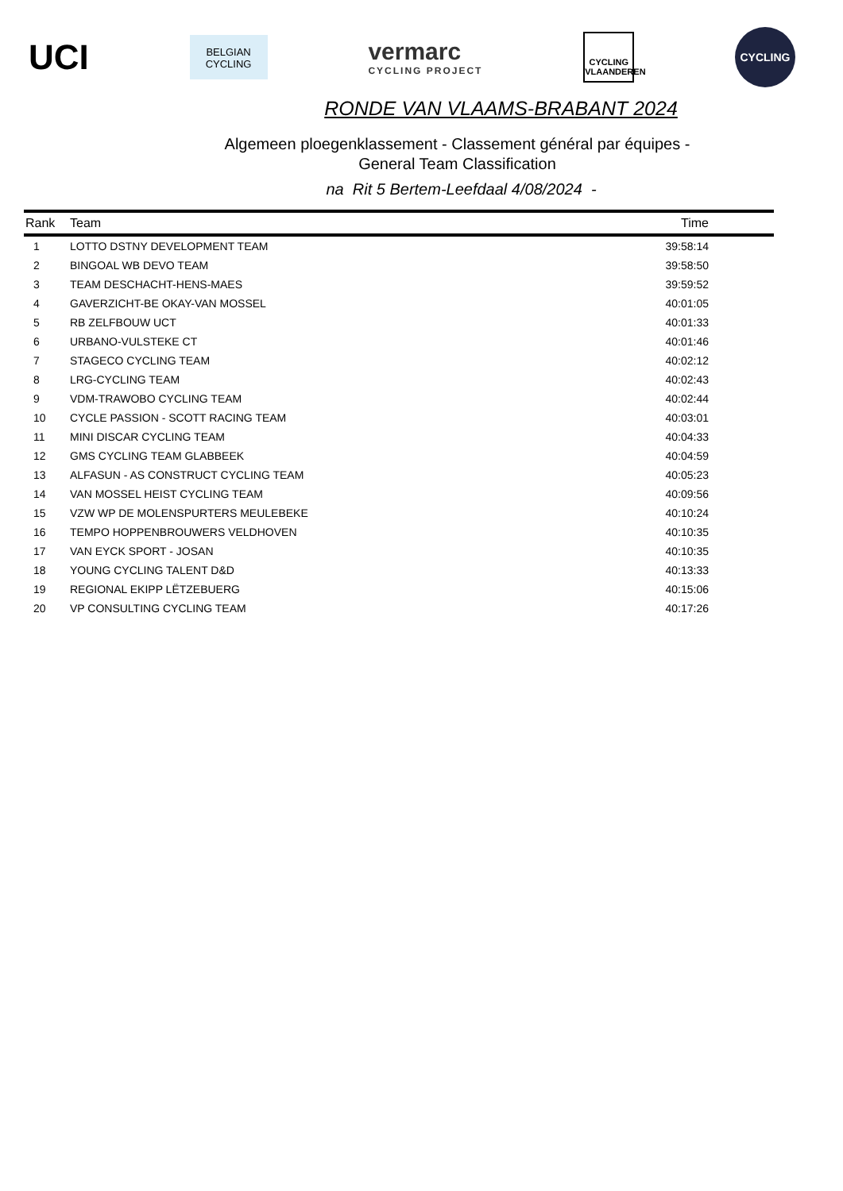UCI
BELGIAN
CYCLING
vermarc
CYCLING PROJECT
CYCLING
VLAANDEREN
CYCLING
RONDE VAN VLAAMS-BRABANT 2024
Algemeen ploegenklassement - Classement général par équipes -
General Team Classification
na Rit 5 Bertem-Leefdaal 4/08/2024 -
| Rank | Team | Time |
| --- | --- | --- |
| 1 | LOTTO DSTNY DEVELOPMENT TEAM | 39:58:14 |
| 2 | BINGOAL WB DEVO TEAM | 39:58:50 |
| 3 | TEAM DESCHACHT-HENS-MAES | 39:59:52 |
| 4 | GAVERZICHT-BE OKAY-VAN MOSSEL | 40:01:05 |
| 5 | RB ZELFBOUW UCT | 40:01:33 |
| 6 | URBANO-VULSTEKE CT | 40:01:46 |
| 7 | STAGECO CYCLING TEAM | 40:02:12 |
| 8 | LRG-CYCLING TEAM | 40:02:43 |
| 9 | VDM-TRAWOBO CYCLING TEAM | 40:02:44 |
| 10 | CYCLE PASSION - SCOTT RACING TEAM | 40:03:01 |
| 11 | MINI DISCAR CYCLING TEAM | 40:04:33 |
| 12 | GMS CYCLING TEAM GLABBEEK | 40:04:59 |
| 13 | ALFASUN - AS CONSTRUCT CYCLING TEAM | 40:05:23 |
| 14 | VAN MOSSEL HEIST CYCLING TEAM | 40:09:56 |
| 15 | VZW WP DE MOLENSPURTERS MEULEBEKE | 40:10:24 |
| 16 | TEMPO HOPPENBROUWERS VELDHOVEN | 40:10:35 |
| 17 | VAN EYCK SPORT - JOSAN | 40:10:35 |
| 18 | YOUNG CYCLING TALENT D&D | 40:13:33 |
| 19 | REGIONAL EKIPP LËTZEBUERG | 40:15:06 |
| 20 | VP CONSULTING CYCLING TEAM | 40:17:26 |